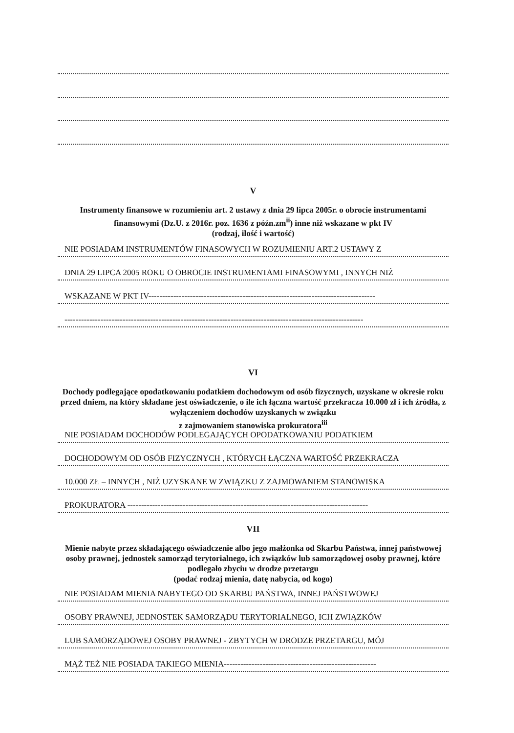V
Instrumenty finansowe w rozumieniu art. 2 ustawy z dnia 29 lipca 2005r. o obrocie instrumentami finansowymi (Dz.U. z 2016r. poz. 1636 z późn.zm<sup>ii</sup>) inne niż wskazane w pkt IV
(rodzaj, ilość i wartość)
NIE POSIADAM INSTRUMENTÓW FINASOWYCH W ROZUMIENIU ART.2 USTAWY Z
DNIA 29 LIPCA 2005 ROKU O OBROCIE INSTRUMENTAMI FINASOWYMI , INNYCH NIŻ
WSKAZANE W PKT IV----------------------------------------------------------------------------------
------------------------------------------------------------------------------------------------------------
VI
Dochody podlegające opodatkowaniu podatkiem dochodowym od osób fizycznych, uzyskane w okresie roku przed dniem, na który składane jest oświadczenie, o ile ich łączna wartość przekracza 10.000 zł i ich źródła, z wyłączeniem dochodów uzyskanych w związku
z zajmowaniem stanowiska prokuratora<sup>iii</sup>
NIE POSIADAM DOCHODÓW PODLEGAJĄCYCH OPODATKOWANIU PODATKIEM
DOCHODOWYM OD OSÓB FIZYCZNYCH , KTÓRYCH ŁĄCZNA WARTOŚĆ PRZEKRACZA
10.000 ZŁ – INNYCH , NIŻ UZYSKANE W ZWIĄZKU Z ZAJMOWANIEM STANOWISKA
PROKURATORA ---------------------------------------------------------------------------------------
VII
Mienie nabyte przez składającego oświadczenie albo jego małżonka od Skarbu Państwa, innej państwowej osoby prawnej, jednostek samorząd terytorialnego, ich związków lub samorządowej osoby prawnej, które podlegało zbyciu w drodze przetargu
(podać rodzaj mienia, datę nabycia, od kogo)
NIE POSIADAM MIENIA NABYTEGO OD SKARBU PAŃSTWA, INNEJ PAŃSTWOWEJ
OSOBY PRAWNEJ, JEDNOSTEK SAMORZĄDU TERYTORIALNEGO, ICH ZWIĄZKÓW
LUB SAMORZĄDOWEJ OSOBY PRAWNEJ - ZBYTYCH W DRODZE PRZETARGU, MÓJ
MĄŻ TEŻ NIE POSIADA TAKIEGO MIENIA-------------------------------------------------------